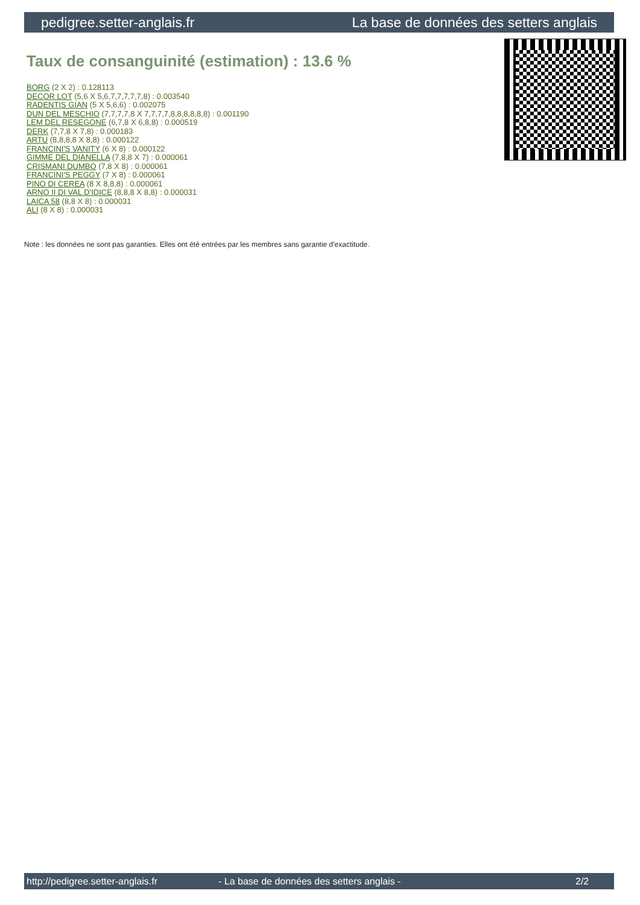pedigree.setter-anglais.fr La base de données des setters anglais
Taux de consanguinité (estimation) : 13.6 %
BORG (2 X 2) : 0.128113
DECOR LOT (5,6 X 5,6,7,7,7,7,7,8) : 0.003540
RADENTIS GIAN (5 X 5,6,6) : 0.002075
DUN DEL MESCHIO (7,7,7,7,8 X 7,7,7,7,8,8,8,8,8,8) : 0.001190
LEM DEL RESEGONE (6,7,8 X 6,8,8) : 0.000519
DERK (7,7,8 X 7,8) : 0.000183
ARTU (8,8,8,8 X 8,8) : 0.000122
FRANCINI'S VANITY (6 X 8) : 0.000122
GIMME DEL DIANELLA (7,8,8 X 7) : 0.000061
CRISMANI DUMBO (7,8 X 8) : 0.000061
FRANCINI'S PEGGY (7 X 8) : 0.000061
PINO DI CEREA (8 X 8,8,8) : 0.000061
ARNO II DI VAL D'IDICE (8,8,8 X 8,8) : 0.000031
LAICA 58 (8,8 X 8) : 0.000031
ALI (8 X 8) : 0.000031
Note : les données ne sont pas garanties. Elles ont été entrées par les membres sans garantie d'exactitude.
http://pedigree.setter-anglais.fr - La base de données des setters anglais - 2/2